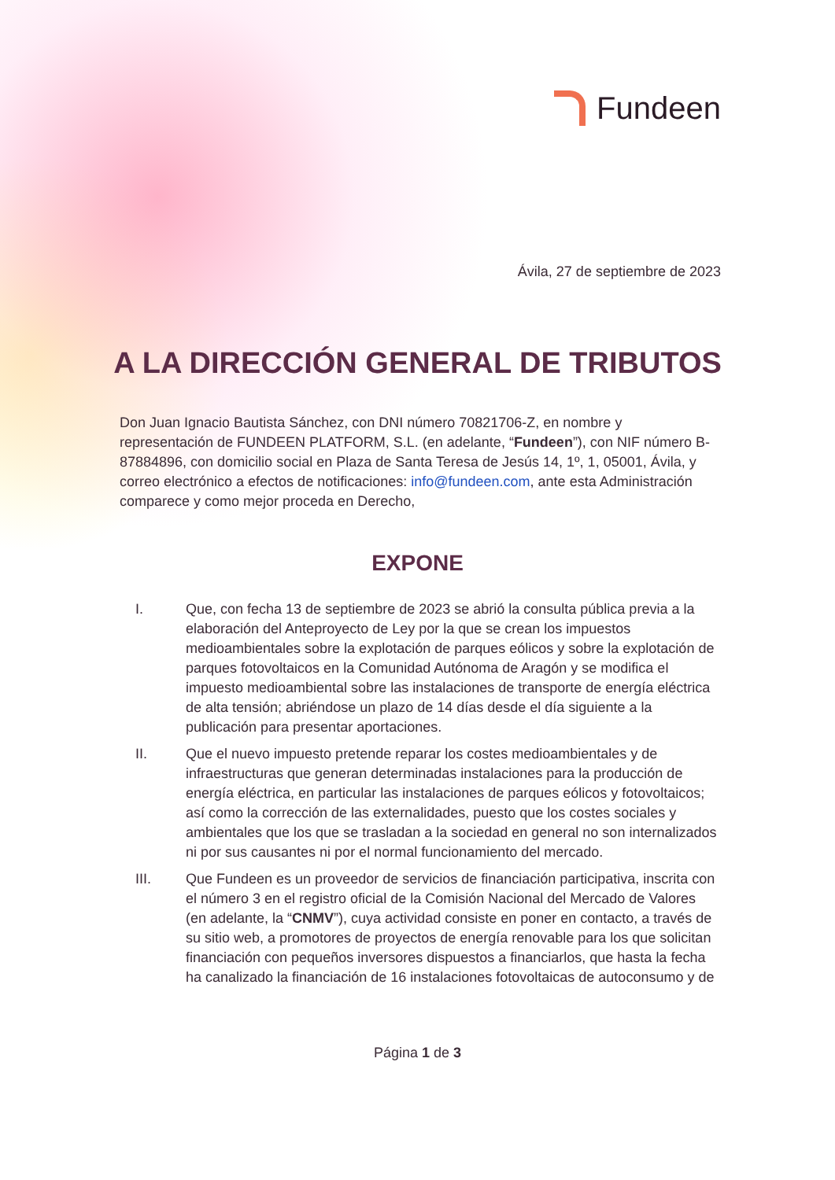Fundeen
Ávila, 27 de septiembre de 2023
A LA DIRECCIÓN GENERAL DE TRIBUTOS
Don Juan Ignacio Bautista Sánchez, con DNI número 70821706-Z, en nombre y representación de FUNDEEN PLATFORM, S.L. (en adelante, “Fundeen”), con NIF número B-87884896, con domicilio social en Plaza de Santa Teresa de Jesús 14, 1º, 1, 05001, Ávila, y correo electrónico a efectos de notificaciones: info@fundeen.com, ante esta Administración comparece y como mejor proceda en Derecho,
EXPONE
I. Que, con fecha 13 de septiembre de 2023 se abrió la consulta pública previa a la elaboración del Anteproyecto de Ley por la que se crean los impuestos medioambientales sobre la explotación de parques eólicos y sobre la explotación de parques fotovoltaicos en la Comunidad Autónoma de Aragón y se modifica el impuesto medioambiental sobre las instalaciones de transporte de energía eléctrica de alta tensión; abriéndose un plazo de 14 días desde el día siguiente a la publicación para presentar aportaciones.
II. Que el nuevo impuesto pretende reparar los costes medioambientales y de infraestructuras que generan determinadas instalaciones para la producción de energía eléctrica, en particular las instalaciones de parques eólicos y fotovoltaicos; así como la corrección de las externalidades, puesto que los costes sociales y ambientales que los que se trasladan a la sociedad en general no son internalizados ni por sus causantes ni por el normal funcionamiento del mercado.
III. Que Fundeen es un proveedor de servicios de financiación participativa, inscrita con el número 3 en el registro oficial de la Comisión Nacional del Mercado de Valores (en adelante, la “CNMV”), cuya actividad consiste en poner en contacto, a través de su sitio web, a promotores de proyectos de energía renovable para los que solicitan financiación con pequeños inversores dispuestos a financiarlos, que hasta la fecha ha canalizado la financiación de 16 instalaciones fotovoltaicas de autoconsumo y de
Página 1 de 3